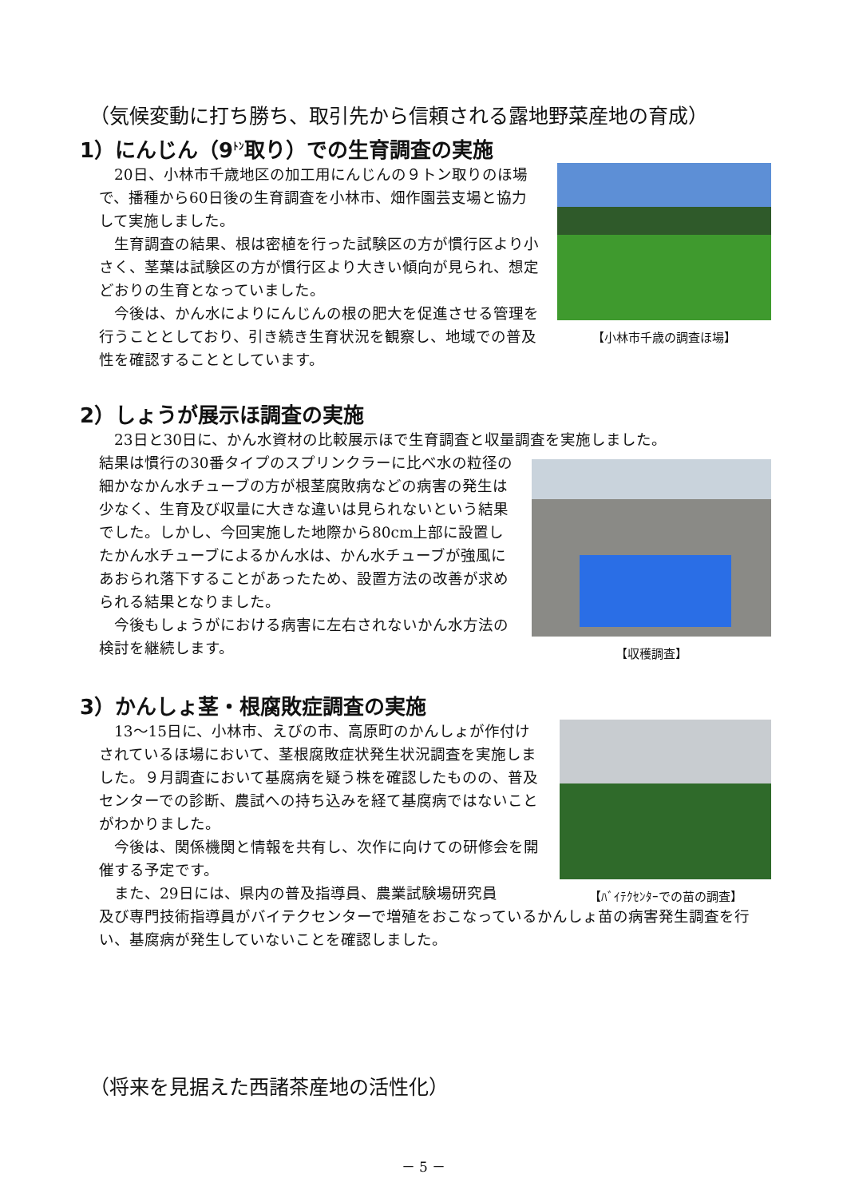（気候変動に打ち勝ち、取引先から信頼される露地野菜産地の育成）
1）にんじん（9<sup>ﾄﾝ</sup>取り）での生育調査の実施
　20日、小林市千歳地区の加工用にんじんの９トン取りのほ場で、播種から60日後の生育調査を小林市、畑作園芸支場と協力して実施しました。
　生育調査の結果、根は密植を行った試験区の方が慣行区より小さく、茎葉は試験区の方が慣行区より大きい傾向が見られ、想定どおりの生育となっていました。
　今後は、かん水によりにんじんの根の肥大を促進させる管理を行うこととしており、引き続き生育状況を観察し、地域での普及性を確認することとしています。
【小林市千歳の調査ほ場】
2）しょうが展示ほ調査の実施
　23日と30日に、かん水資材の比較展示ほで生育調査と収量調査を実施しました。
結果は慣行の30番タイプのスプリンクラーに比べ水の粒径の細かなかん水チューブの方が根茎腐敗病などの病害の発生は少なく、生育及び収量に大きな違いは見られないという結果でした。しかし、今回実施した地際から80cm上部に設置したかん水チューブによるかん水は、かん水チューブが強風にあおられ落下することがあったため、設置方法の改善が求められる結果となりました。
　今後もしょうがにおける病害に左右されないかん水方法の検討を継続します。
【収穫調査】
3）かんしょ茎・根腐敗症調査の実施
　13～15日に、小林市、えびの市、高原町のかんしょが作付けされているほ場において、茎根腐敗症状発生状況調査を実施しました。９月調査において基腐病を疑う株を確認したものの、普及センターでの診断、農試への持ち込みを経て基腐病ではないことがわかりました。
　今後は、関係機関と情報を共有し、次作に向けての研修会を開催する予定です。
　また、29日には、県内の普及指導員、農業試験場研究員
【ﾊﾞｲﾃｸｾﾝﾀｰでの苗の調査】
及び専門技術指導員がバイテクセンターで増殖をおこなっているかんしょ苗の病害発生調査を行い、基腐病が発生していないことを確認しました。
（将来を見据えた西諸茶産地の活性化）
－ 5 －